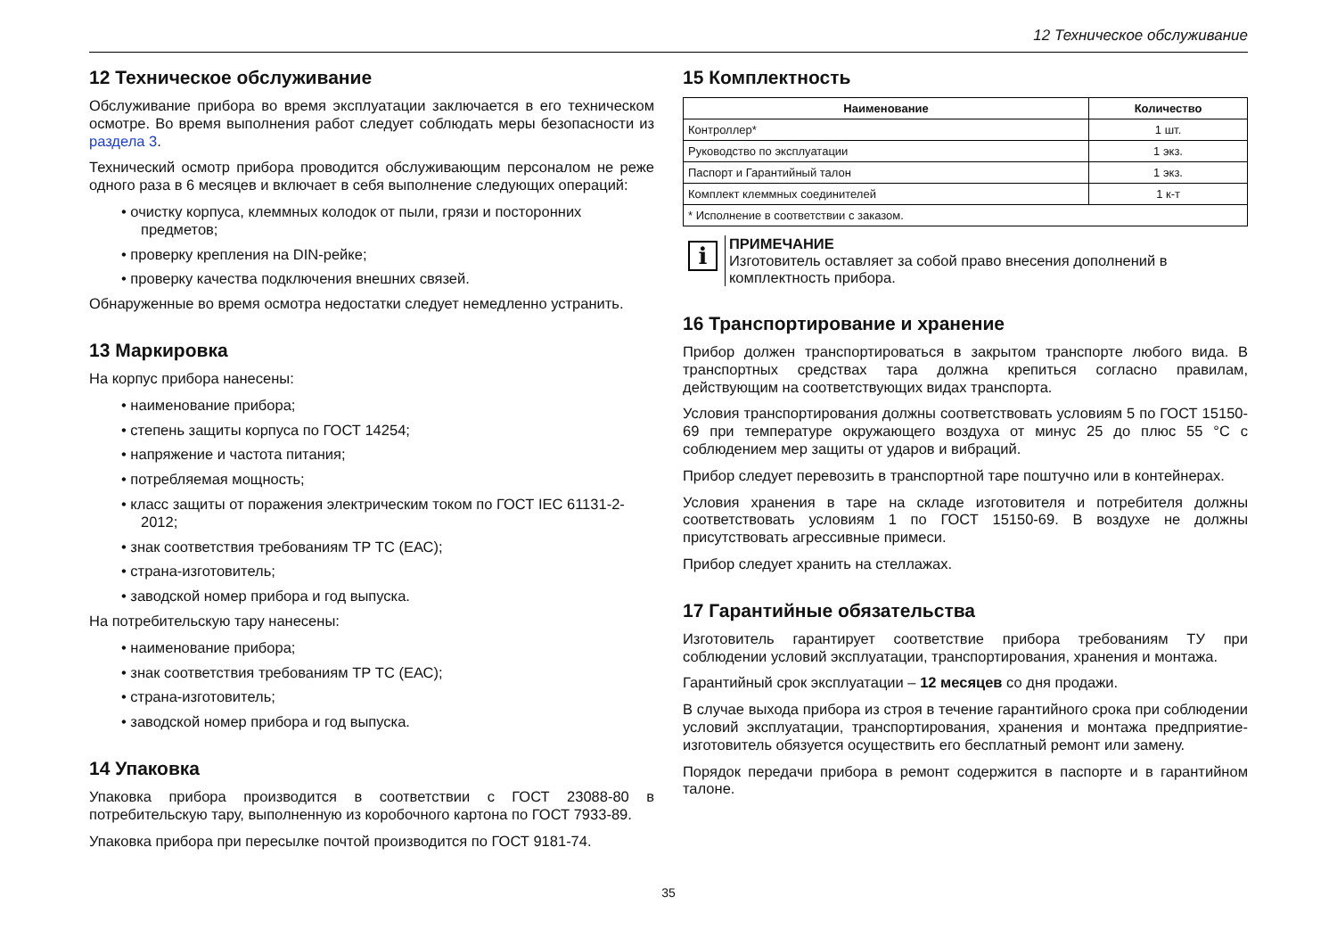12 Техническое обслуживание
12 Техническое обслуживание
Обслуживание прибора во время эксплуатации заключается в его техническом осмотре. Во время выполнения работ следует соблюдать меры безопасности из раздела 3.
Технический осмотр прибора проводится обслуживающим персоналом не реже одного раза в 6 месяцев и включает в себя выполнение следующих операций:
• очистку корпуса, клеммных колодок от пыли, грязи и посторонних предметов;
• проверку крепления на DIN-рейке;
• проверку качества подключения внешних связей.
Обнаруженные во время осмотра недостатки следует немедленно устранить.
13 Маркировка
На корпус прибора нанесены:
• наименование прибора;
• степень защиты корпуса по ГОСТ 14254;
• напряжение и частота питания;
• потребляемая мощность;
• класс защиты от поражения электрическим током по ГОСТ IEC 61131-2-2012;
• знак соответствия требованиям ТР ТС (ЕАС);
• страна-изготовитель;
• заводской номер прибора и год выпуска.
На потребительскую тару нанесены:
• наименование прибора;
• знак соответствия требованиям ТР ТС (ЕАС);
• страна-изготовитель;
• заводской номер прибора и год выпуска.
14 Упаковка
Упаковка прибора производится в соответствии с ГОСТ 23088-80 в потребительскую тару, выполненную из коробочного картона по ГОСТ 7933-89.
Упаковка прибора при пересылке почтой производится по ГОСТ 9181-74.
15 Комплектность
| Наименование | Количество |
| --- | --- |
| Контроллер* | 1 шт. |
| Руководство по эксплуатации | 1 экз. |
| Паспорт и Гарантийный талон | 1 экз. |
| Комплект клеммных соединителей | 1 к-т |
| * Исполнение в соответствии с заказом. | |
i
ПРИМЕЧАНИЕ
Изготовитель оставляет за собой право внесения дополнений в комплектность прибора.
16 Транспортирование и хранение
Прибор должен транспортироваться в закрытом транспорте любого вида. В транспортных средствах тара должна крепиться согласно правилам, действующим на соответствующих видах транспорта.
Условия транспортирования должны соответствовать условиям 5 по ГОСТ 15150-69 при температуре окружающего воздуха от минус 25 до плюс 55 °C с соблюдением мер защиты от ударов и вибраций.
Прибор следует перевозить в транспортной таре поштучно или в контейнерах.
Условия хранения в таре на складе изготовителя и потребителя должны соответствовать условиям 1 по ГОСТ 15150-69. В воздухе не должны присутствовать агрессивные примеси.
Прибор следует хранить на стеллажах.
17 Гарантийные обязательства
Изготовитель гарантирует соответствие прибора требованиям ТУ при соблюдении условий эксплуатации, транспортирования, хранения и монтажа.
Гарантийный срок эксплуатации – 12 месяцев со дня продажи.
В случае выхода прибора из строя в течение гарантийного срока при соблюдении условий эксплуатации, транспортирования, хранения и монтажа предприятие-изготовитель обязуется осуществить его бесплатный ремонт или замену.
Порядок передачи прибора в ремонт содержится в паспорте и в гарантийном талоне.
35